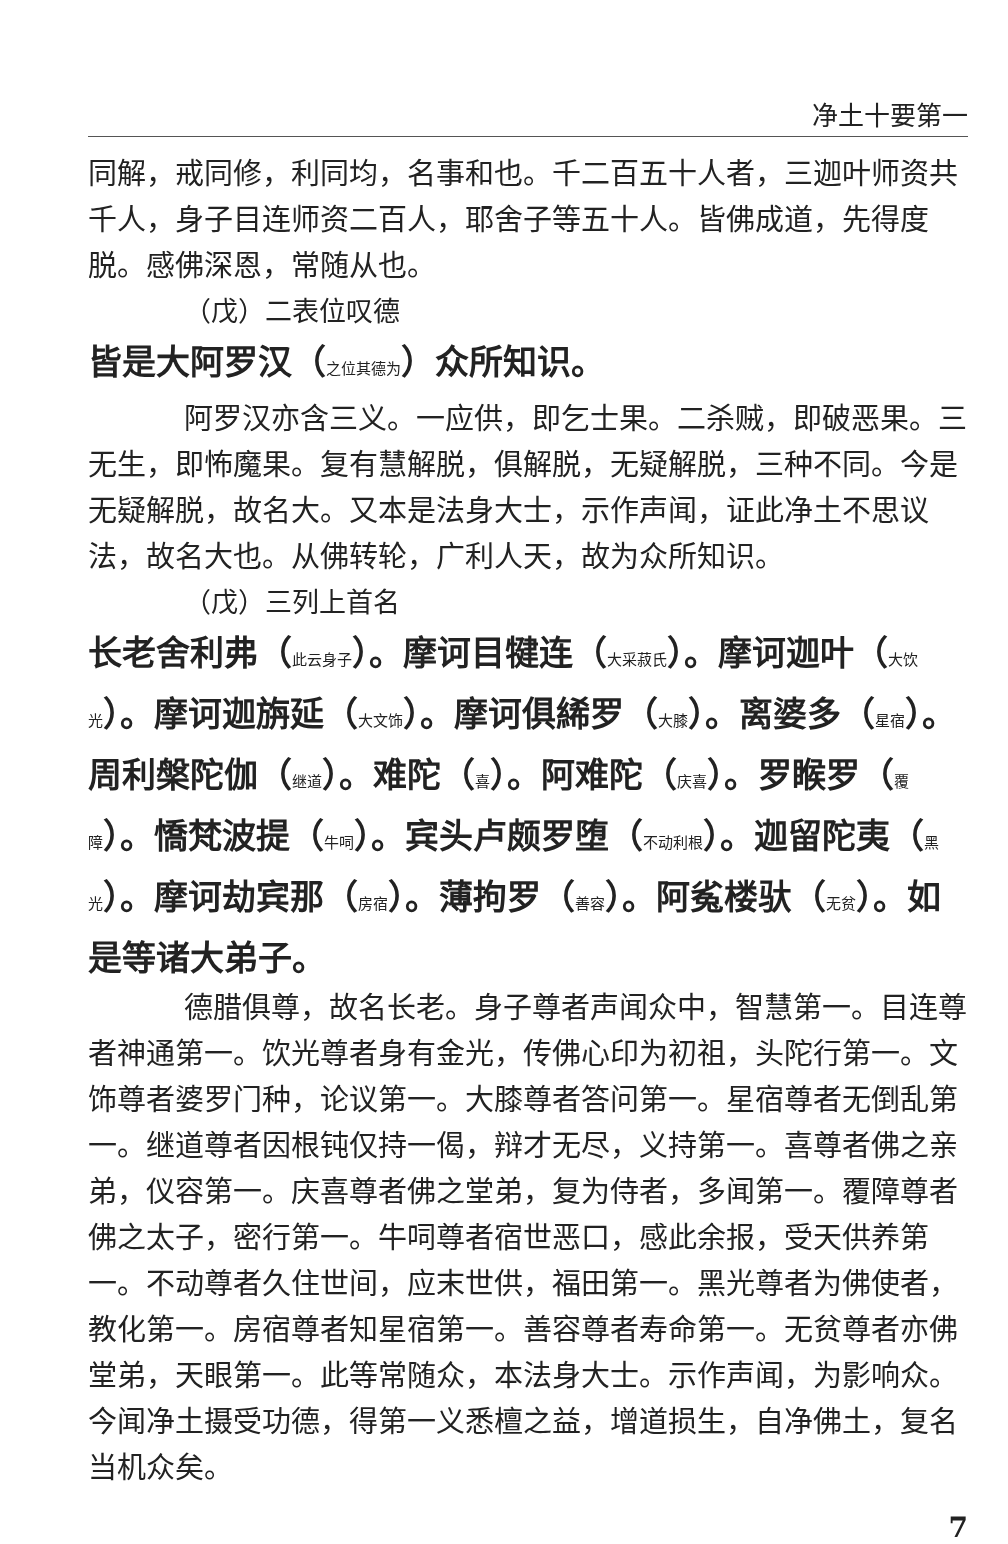净土十要第一
同解，戒同修，利同均，名事和也。千二百五十人者，三迦叶师资共千人，身子目连师资二百人，耶舍子等五十人。皆佛成道，先得度脱。感佛深恩，常随从也。
（戊）二表位叹德
皆是大阿罗汉（之位其德为）众所知识。
阿罗汉亦含三义。一应供，即乞士果。二杀贼，即破恶果。三无生，即怖魔果。复有慧解脱，俱解脱，无疑解脱，三种不同。今是无疑解脱，故名大。又本是法身大士，示作声闻，证此净土不思议法，故名大也。从佛转轮，广利人天，故为众所知识。
（戊）三列上首名
长老舍利弗（此云身子）。摩诃目犍连（大采菽氏）。摩诃迦叶（大饮光）。摩诃迦旃延（大文饰）。摩诃俱絺罗（大膝）。离婆多（星宿）。周利槃陀伽（继道）。难陀（喜）。阿难陀（庆喜）。罗睺罗（覆障）。憍梵波提（牛呞）。宾头卢颇罗堕（不动利根）。迦留陀夷（黑光）。摩诃劫宾那（房宿）。薄拘罗（善容）。阿㝹楼驮（无贫）。如是等诸大弟子。
德腊俱尊，故名长老。身子尊者声闻众中，智慧第一。目连尊者神通第一。饮光尊者身有金光，传佛心印为初祖，头陀行第一。文饰尊者婆罗门种，论议第一。大膝尊者答问第一。星宿尊者无倒乱第一。继道尊者因根钝仅持一偈，辩才无尽，义持第一。喜尊者佛之亲弟，仪容第一。庆喜尊者佛之堂弟，复为侍者，多闻第一。覆障尊者佛之太子，密行第一。牛呞尊者宿世恶口，感此余报，受天供养第一。不动尊者久住世间，应末世供，福田第一。黑光尊者为佛使者，教化第一。房宿尊者知星宿第一。善容尊者寿命第一。无贫尊者亦佛堂弟，天眼第一。此等常随众，本法身大士。示作声闻，为影响众。今闻净土摄受功德，得第一义悉檀之益，增道损生，自净佛土，复名当机众矣。
7